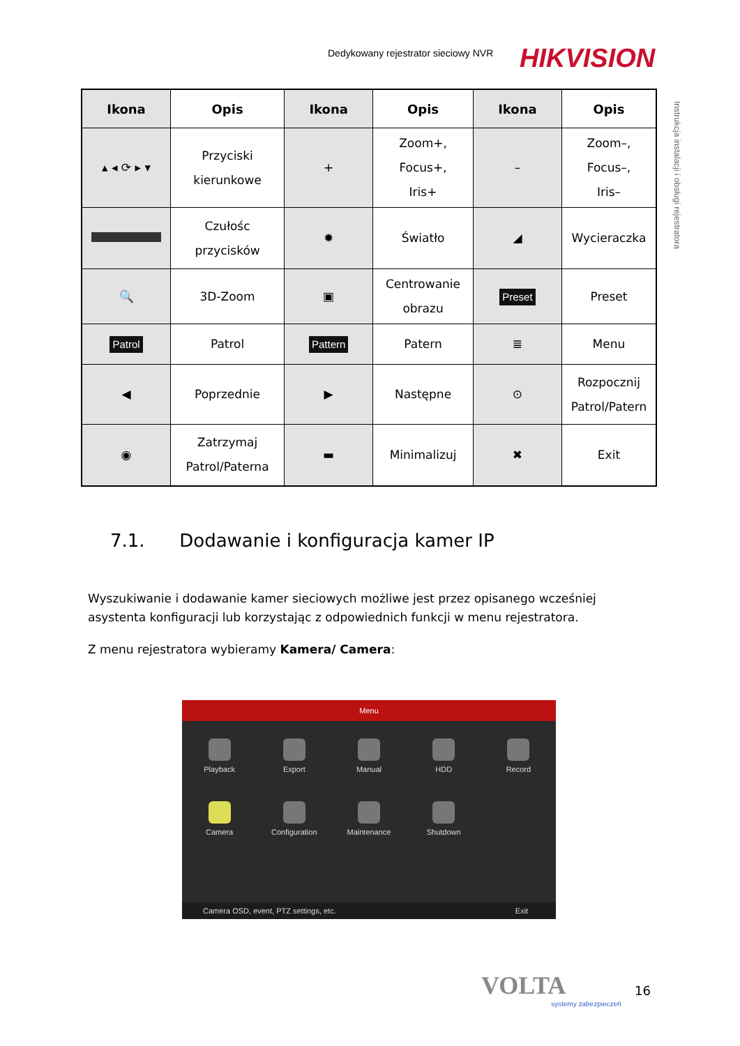Dedykowany rejestrator sieciowy NVR
HIKVISION
Instrukcja instalacji i obsługi rejestratora
| Ikona | Opis | Ikona | Opis | Ikona | Opis |
| --- | --- | --- | --- | --- | --- |
| ▴ ◂ ⟳ ▸ ▾ | Przyciski kierunkowe | + | Zoom+, Focus+, Iris+ | – | Zoom–, Focus–, Iris– |
| | Czułośc przycisków | ✹ | Światło | ◢ | Wycieraczka |
| 🔍 | 3D-Zoom | ▣ | Centrowanie obrazu | Preset | Preset |
| Patrol | Patrol | Pattern | Patern | ≣ | Menu |
| ◀ | Poprzednie | ▶ | Następne | ⊙ | Rozpocznij Patrol/Patern |
| ◉ | Zatrzymaj Patrol/Paterna | ▬ | Minimalizuj | ✖ | Exit |
7.1. Dodawanie i konfiguracja kamer IP
Wyszukiwanie i dodawanie kamer sieciowych możliwe jest przez opisanego wcześniej asystenta konfiguracji lub korzystając z odpowiednich funkcji w menu rejestratora.
Z menu rejestratora wybieramy Kamera/ Camera:
Menu
Playback
Export
Manual
HDD
Record
Camera
Configuration
Maintenance
Shutdown
Camera OSD, event, PTZ settings, etc. Exit
VOLTA
systemy zabezpieczeń
16